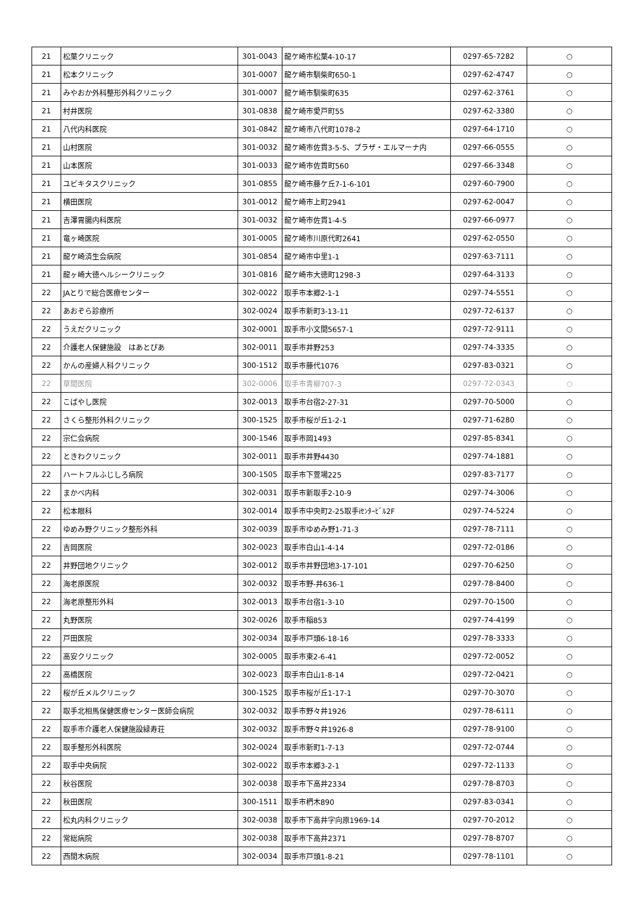| 21 | 松葉クリニック | 301-0043 | 龍ケ崎市松葉4-10-17 | 0297-65-7282 | ○ |
| 21 | 松本クリニック | 301-0007 | 龍ケ崎市馴柴町650-1 | 0297-62-4747 | ○ |
| 21 | みやおか外科整形外科クリニック | 301-0007 | 龍ケ崎市馴柴町635 | 0297-62-3761 | ○ |
| 21 | 村井医院 | 301-0838 | 龍ケ崎市愛戸町55 | 0297-62-3380 | ○ |
| 21 | 八代内科医院 | 301-0842 | 龍ケ崎市八代町1078-2 | 0297-64-1710 | ○ |
| 21 | 山村医院 | 301-0032 | 龍ケ崎市佐貫3-5-5、プラザ・エルマーナ内 | 0297-66-0555 | ○ |
| 21 | 山本医院 | 301-0033 | 龍ケ崎市佐貫町560 | 0297-66-3348 | ○ |
| 21 | ユビキタスクリニック | 301-0855 | 龍ケ崎市藤ケ丘7-1-6-101 | 0297-60-7900 | ○ |
| 21 | 横田医院 | 301-0012 | 龍ケ崎市上町2941 | 0297-62-0047 | ○ |
| 21 | 吉澤胃腸内科医院 | 301-0032 | 龍ケ崎市佐貫1-4-5 | 0297-66-0977 | ○ |
| 21 | 竜ヶ崎医院 | 301-0005 | 龍ケ崎市川原代町2641 | 0297-62-0550 | ○ |
| 21 | 龍ケ崎済生会病院 | 301-0854 | 龍ケ崎市中里1-1 | 0297-63-7111 | ○ |
| 21 | 龍ヶ崎大徳ヘルシークリニック | 301-0816 | 龍ケ崎市大徳町1298-3 | 0297-64-3133 | ○ |
| 22 | JAとりで総合医療センター | 302-0022 | 取手市本郷2-1-1 | 0297-74-5551 | ○ |
| 22 | あおぞら診療所 | 302-0024 | 取手市新町3-13-11 | 0297-72-6137 | ○ |
| 22 | うえだクリニック | 302-0001 | 取手市小文間5657-1 | 0297-72-9111 | ○ |
| 22 | 介護老人保健施設 はあとぴあ | 302-0011 | 取手市井野253 | 0297-74-3335 | ○ |
| 22 | かんの産婦人科クリニック | 300-1512 | 取手市藤代1076 | 0297-83-0321 | ○ |
| 22 | 草間医院 | 302-0006 | 取手市青柳707-3 | 0297-72-0343 | ○ |
| 22 | こばやし医院 | 302-0013 | 取手市台宿2-27-31 | 0297-70-5000 | ○ |
| 22 | さくら整形外科クリニック | 300-1525 | 取手市桜が丘1-2-1 | 0297-71-6280 | ○ |
| 22 | 宗仁会病院 | 300-1546 | 取手市岡1493 | 0297-85-8341 | ○ |
| 22 | ときわクリニック | 302-0011 | 取手市井野4430 | 0297-74-1881 | ○ |
| 22 | ハートフルふじしろ病院 | 300-1505 | 取手市下萱場225 | 0297-83-7177 | ○ |
| 22 | まかべ内科 | 302-0031 | 取手市新取手2-10-9 | 0297-74-3006 | ○ |
| 22 | 松本眼科 | 302-0014 | 取手市中央町2-25取手iｾﾝﾀｰﾋﾞﾙ2F | 0297-74-5224 | ○ |
| 22 | ゆめみ野クリニック整形外科 | 302-0039 | 取手市ゆめみ野1-71-3 | 0297-78-7111 | ○ |
| 22 | 吉岡医院 | 302-0023 | 取手市白山1-4-14 | 0297-72-0186 | ○ |
| 22 | 井野団地クリニック | 302-0012 | 取手市井野団地3-17-101 | 0297-70-6250 | ○ |
| 22 | 海老原医院 | 302-0032 | 取手市野-井636-1 | 0297-78-8400 | ○ |
| 22 | 海老原整形外科 | 302-0013 | 取手市台宿1-3-10 | 0297-70-1500 | ○ |
| 22 | 丸野医院 | 302-0026 | 取手市稲853 | 0297-74-4199 | ○ |
| 22 | 戸田医院 | 302-0034 | 取手市戸頭6-18-16 | 0297-78-3333 | ○ |
| 22 | 高安クリニック | 302-0005 | 取手市東2-6-41 | 0297-72-0052 | ○ |
| 22 | 高橋医院 | 302-0023 | 取手市白山1-8-14 | 0297-72-0421 | ○ |
| 22 | 桜が丘メルクリニック | 300-1525 | 取手市桜が丘1-17-1 | 0297-70-3070 | ○ |
| 22 | 取手北相馬保健医療センター医師会病院 | 302-0032 | 取手市野々井1926 | 0297-78-6111 | ○ |
| 22 | 取手市介護老人保健施設緑寿荘 | 302-0032 | 取手市野々井1926-8 | 0297-78-9100 | ○ |
| 22 | 取手整形外科医院 | 302-0024 | 取手市新町1-7-13 | 0297-72-0744 | ○ |
| 22 | 取手中央病院 | 302-0022 | 取手市本郷3-2-1 | 0297-72-1133 | ○ |
| 22 | 秋谷医院 | 302-0038 | 取手市下高井2334 | 0297-78-8703 | ○ |
| 22 | 秋田医院 | 300-1511 | 取手市椚木890 | 0297-83-0341 | ○ |
| 22 | 松丸内科クリニック | 302-0038 | 取手市下高井字向原1969-14 | 0297-70-2012 | ○ |
| 22 | 常総病院 | 302-0038 | 取手市下高井2371 | 0297-78-8707 | ○ |
| 22 | 西間木病院 | 302-0034 | 取手市戸頭1-8-21 | 0297-78-1101 | ○ |